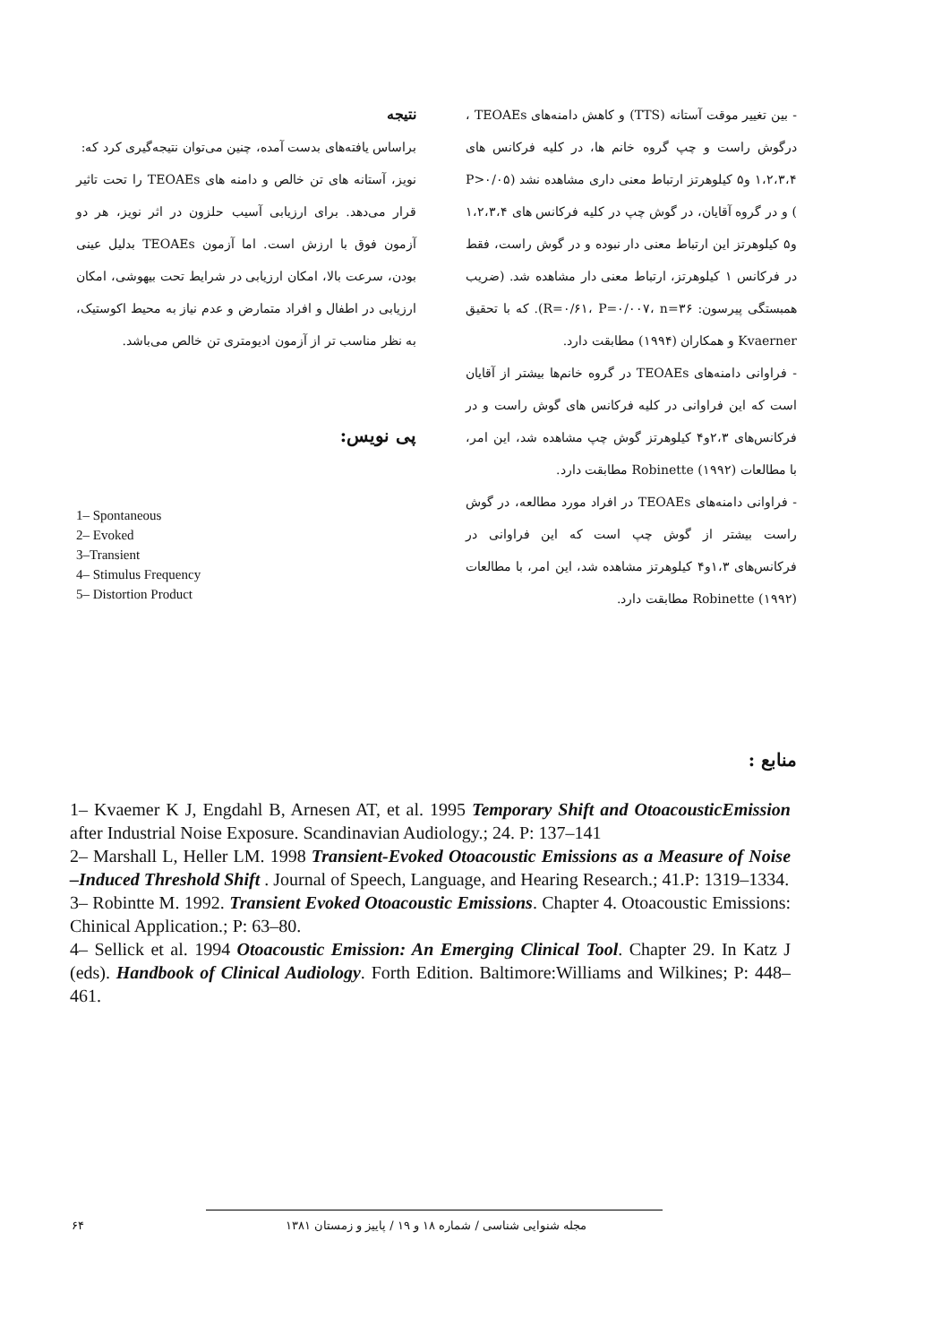- بین تغییر موقت آستانه (TTS) و کاهش دامنه‌های TEOAEs ، درگوش راست و چپ گروه خانم ها، در کلیه فرکانس های ۱،۲،۳،۴ و۵ کیلوهرتز ارتباط معنی داری مشاهده نشد (P>۰/۰۵ ) و در گروه آقایان، در گوش چپ در کلیه فرکانس های ۱،۲،۳،۴ و۵ کیلوهرتز این ارتباط معنی دار نبوده و در گوش راست، فقط در فرکانس ۱ کیلوهرتز، ارتباط معنی دار مشاهده شد. (ضریب همبستگی پیرسون: R=۰/۶۱، P=۰/۰۰۷، n=۳۶). که با تحقیق Kvaerner و همکاران (۱۹۹۴) مطابقت دارد.
- فراوانی دامنه‌های TEOAEs در گروه خانم‌ها بیشتر از آقایان است که این فراوانی در کلیه فرکانس های گوش راست و در فرکانس‌های ۲،۳و۴ کیلوهرتز گوش چپ مشاهده شد، این امر، با مطالعات Robinette (۱۹۹۲) مطابقت دارد.
- فراوانی دامنه‌های TEOAEs در افراد مورد مطالعه، در گوش راست بیشتر از گوش چپ است که این فراوانی در فرکانس‌های ۱،۳و۴ کیلوهرتز مشاهده شد، این امر، با مطالعات Robinette (۱۹۹۲) مطابقت دارد.
نتیجه
براساس یافته‌های بدست آمده، چنین می‌توان نتیجه‌گیری کرد که:
نویز، آستانه های تن خالص و دامنه های TEOAEs را تحت تاثیر قرار می‌دهد. برای ارزیابی آسیب حلزون در اثر نویز، هر دو آزمون فوق با ارزش است. اما آزمون TEOAEs بدلیل عینی بودن، سرعت بالا، امکان ارزیابی در شرایط تحت بیهوشی، امکان ارزیابی در اطفال و افراد متمارض و عدم نیاز به محیط اکوستیک، به نظر مناسب تر از آزمون ادیومتری تن خالص می‌باشد.
پی نویس:
1– Spontaneous
2– Evoked
3–Transient
4– Stimulus Frequency
5– Distortion Product
منابع :
1– Kvaemer K J, Engdahl B, Arnesen AT, et al. 1995 Temporary Shift and OtoacousticEmission after Industrial Noise Exposure. Scandinavian Audiology.; 24. P: 137–141
2– Marshall L, Heller LM. 1998 Transient-Evoked Otoacoustic Emissions as a Measure of Noise –Induced Threshold Shift . Journal of Speech, Language, and Hearing Research.; 41.P: 1319–1334.
3– Robintte M. 1992. Transient Evoked Otoacoustic Emissions. Chapter 4. Otoacoustic Emissions: Chinical Application.; P: 63–80.
4– Sellick et al. 1994 Otoacoustic Emission: An Emerging Clinical Tool. Chapter 29. In Katz J (eds). Handbook of Clinical Audiology. Forth Edition. Baltimore:Williams and Wilkines; P: 448–461.
۶۴ مجله شنوایی شناسی / شماره ۱۸ و ۱۹ / پاییز و زمستان ۱۳۸۱